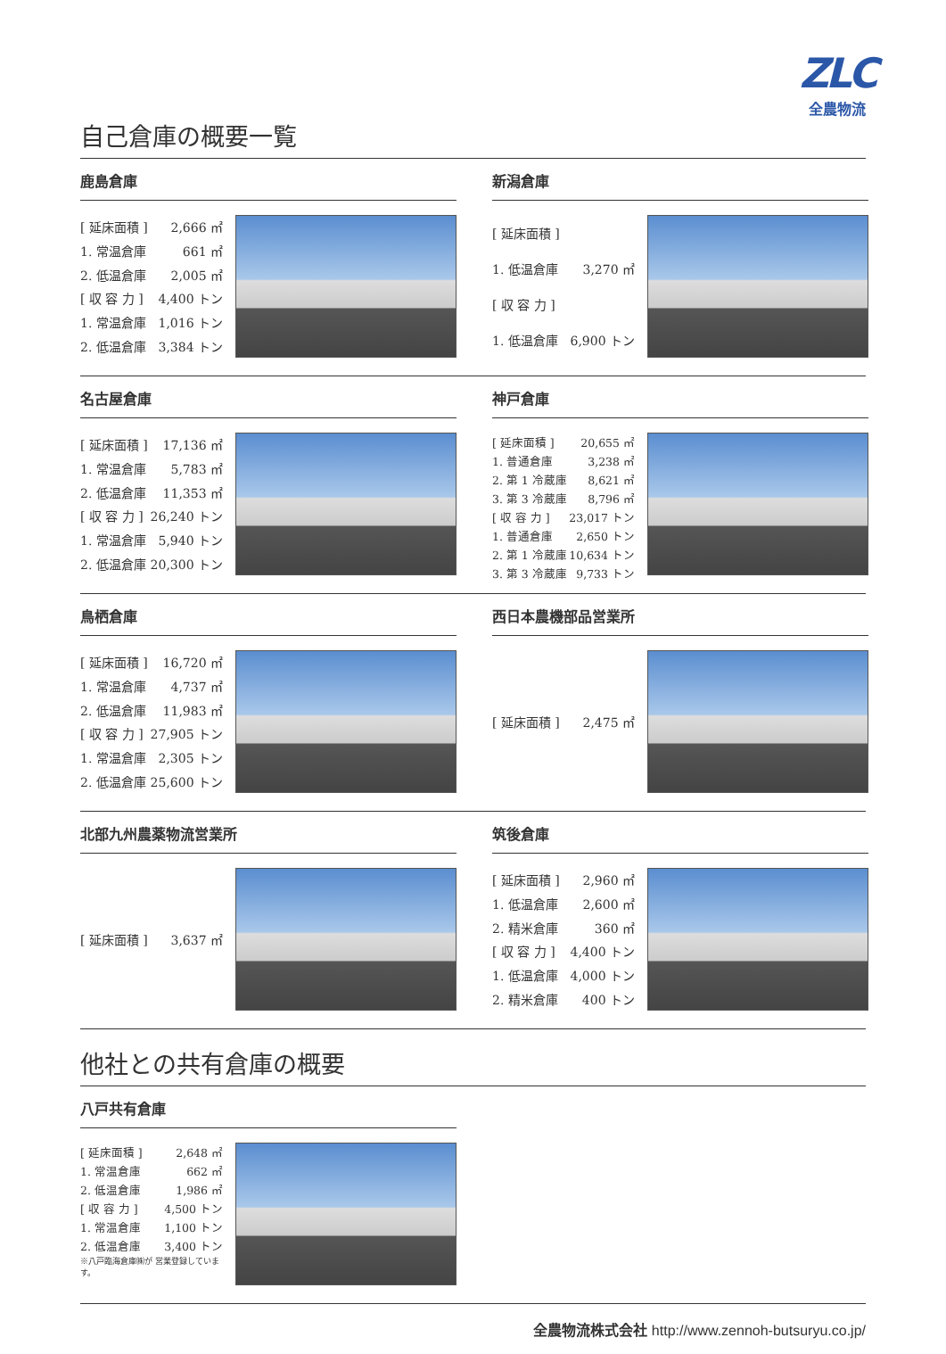ZLC
全農物流
自己倉庫の概要一覧
鹿島倉庫
| [ 延床面積 ] | 2,666 ㎡ |
| 1. 常温倉庫 | 661 ㎡ |
| 2. 低温倉庫 | 2,005 ㎡ |
| [ 収 容 力 ] | 4,400 トン |
| 1. 常温倉庫 | 1,016 トン |
| 2. 低温倉庫 | 3,384 トン |
新潟倉庫
| [ 延床面積 ] | |
| 1. 低温倉庫 | 3,270 ㎡ |
| [ 収 容 力 ] | |
| 1. 低温倉庫 | 6,900 トン |
名古屋倉庫
| [ 延床面積 ] | 17,136 ㎡ |
| 1. 常温倉庫 | 5,783 ㎡ |
| 2. 低温倉庫 | 11,353 ㎡ |
| [ 収 容 力 ] | 26,240 トン |
| 1. 常温倉庫 | 5,940 トン |
| 2. 低温倉庫 | 20,300 トン |
神戸倉庫
| [ 延床面積 ] | 20,655 ㎡ |
| 1. 普通倉庫 | 3,238 ㎡ |
| 2. 第 1 冷蔵庫 | 8,621 ㎡ |
| 3. 第 3 冷蔵庫 | 8,796 ㎡ |
| [ 収 容 力 ] | 23,017 トン |
| 1. 普通倉庫 | 2,650 トン |
| 2. 第 1 冷蔵庫 | 10,634 トン |
| 3. 第 3 冷蔵庫 | 9,733 トン |
鳥栖倉庫
| [ 延床面積 ] | 16,720 ㎡ |
| 1. 常温倉庫 | 4,737 ㎡ |
| 2. 低温倉庫 | 11,983 ㎡ |
| [ 収 容 力 ] | 27,905 トン |
| 1. 常温倉庫 | 2,305 トン |
| 2. 低温倉庫 | 25,600 トン |
西日本農機部品営業所
| [ 延床面積 ] | 2,475 ㎡ |
北部九州農薬物流営業所
| [ 延床面積 ] | 3,637 ㎡ |
筑後倉庫
| [ 延床面積 ] | 2,960 ㎡ |
| 1. 低温倉庫 | 2,600 ㎡ |
| 2. 精米倉庫 | 360 ㎡ |
| [ 収 容 力 ] | 4,400 トン |
| 1. 低温倉庫 | 4,000 トン |
| 2. 精米倉庫 | 400 トン |
他社との共有倉庫の概要
八戸共有倉庫
| [ 延床面積 ] | 2,648 ㎡ |
| 1. 常温倉庫 | 662 ㎡ |
| 2. 低温倉庫 | 1,986 ㎡ |
| [ 収 容 力 ] | 4,500 トン |
| 1. 常温倉庫 | 1,100 トン |
| 2. 低温倉庫 | 3,400 トン |
※八戸臨海倉庫㈱が 営業登録しています。
全農物流株式会社 http://www.zennoh-butsuryu.co.jp/